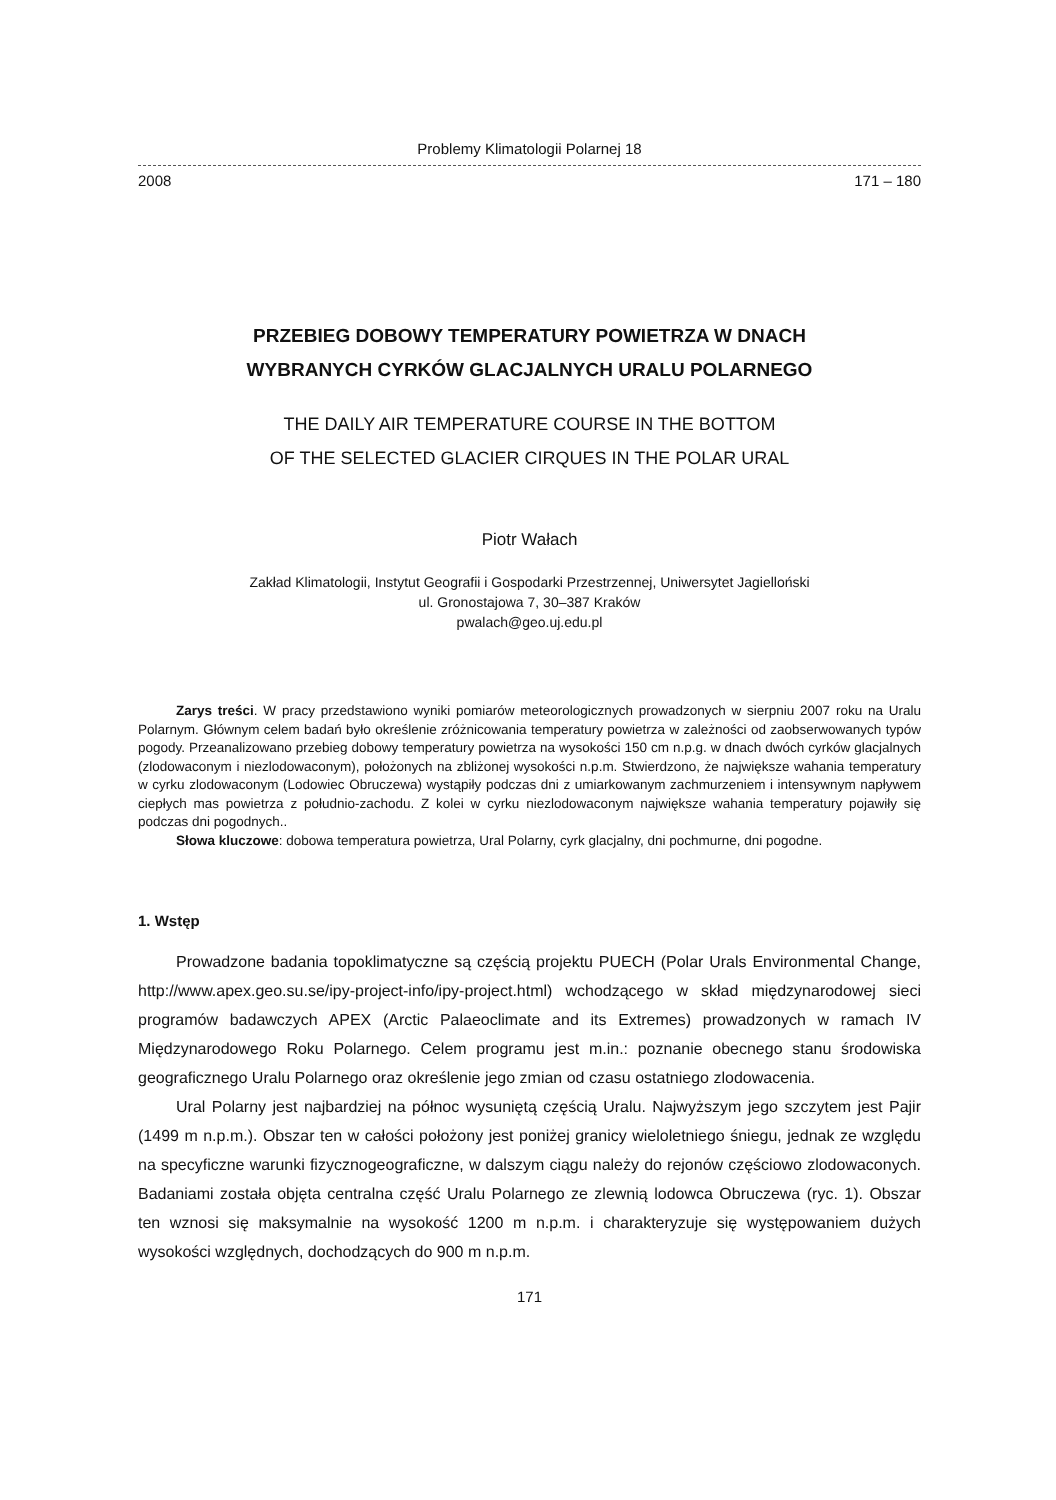Problemy Klimatologii Polarnej 18
2008 171 – 180
PRZEBIEG DOBOWY TEMPERATURY POWIETRZA W DNACH
WYBRANYCH CYRKÓW GLACJALNYCH URALU POLARNEGO
THE DAILY AIR TEMPERATURE COURSE IN THE BOTTOM
OF THE SELECTED GLACIER CIRQUES IN THE POLAR URAL
Piotr Wałach
Zakład Klimatologii, Instytut Geografii i Gospodarki Przestrzennej, Uniwersytet Jagielloński
ul. Gronostajowa 7, 30–387 Kraków
pwalach@geo.uj.edu.pl
Zarys treści. W pracy przedstawiono wyniki pomiarów meteorologicznych prowadzonych w sierpniu 2007 roku na Uralu Polarnym. Głównym celem badań było określenie zróżnicowania temperatury powietrza w zależności od zaobserwowanych typów pogody. Przeanalizowano przebieg dobowy temperatury powietrza na wysokości 150 cm n.p.g. w dnach dwóch cyrków glacjalnych (zlodowaconym i niezlodowaconym), położonych na zbliżonej wysokości n.p.m. Stwierdzono, że największe wahania temperatury w cyrku zlodowaconym (Lodowiec Obruczewa) wystąpiły podczas dni z umiarkowanym zachmurzeniem i intensywnym napływem ciepłych mas powietrza z południo-zachodu. Z kolei w cyrku niezlodowaconym największe wahania temperatury pojawiły się podczas dni pogodnych..
Słowa kluczowe: dobowa temperatura powietrza, Ural Polarny, cyrk glacjalny, dni pochmurne, dni pogodne.
1. Wstęp
Prowadzone badania topoklimatyczne są częścią projektu PUECH (Polar Urals Environmental Change, http://www.apex.geo.su.se/ipy-project-info/ipy-project.html) wchodzącego w skład międzynarodowej sieci programów badawczych APEX (Arctic Palaeoclimate and its Extremes) prowadzonych w ramach IV Międzynarodowego Roku Polarnego. Celem programu jest m.in.: poznanie obecnego stanu środowiska geograficznego Uralu Polarnego oraz określenie jego zmian od czasu ostatniego zlodowacenia.
Ural Polarny jest najbardziej na północ wysuniętą częścią Uralu. Najwyższym jego szczytem jest Pajir (1499 m n.p.m.). Obszar ten w całości położony jest poniżej granicy wieloletniego śniegu, jednak ze względu na specyficzne warunki fizycznogeograficzne, w dalszym ciągu należy do rejonów częściowo zlodowaconych. Badaniami została objęta centralna część Uralu Polarnego ze zlewnią lodowca Obruczewa (ryc. 1). Obszar ten wznosi się maksymalnie na wysokość 1200 m n.p.m. i charakteryzuje się występowaniem dużych wysokości względnych, dochodzących do 900 m n.p.m.
171